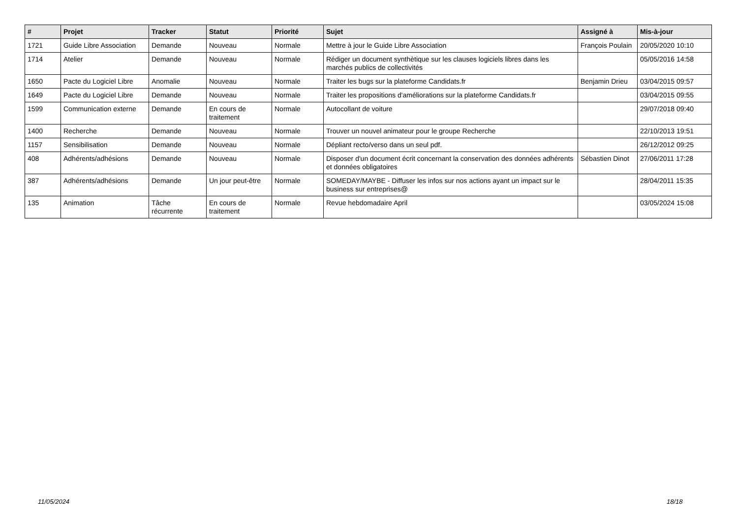| # | Projet | Tracker | Statut | Priorité | Sujet | Assigné à | Mis-à-jour |
| --- | --- | --- | --- | --- | --- | --- | --- |
| 1721 | Guide Libre Association | Demande | Nouveau | Normale | Mettre à jour le Guide Libre Association | François Poulain | 20/05/2020 10:10 |
| 1714 | Atelier | Demande | Nouveau | Normale | Rédiger un document synthètique sur les clauses logiciels libres dans les marchés publics de collectivités | | 05/05/2016 14:58 |
| 1650 | Pacte du Logiciel Libre | Anomalie | Nouveau | Normale | Traiter les bugs sur la plateforme Candidats.fr | Benjamin Drieu | 03/04/2015 09:57 |
| 1649 | Pacte du Logiciel Libre | Demande | Nouveau | Normale | Traiter les propositions d'améliorations sur la plateforme Candidats.fr | | 03/04/2015 09:55 |
| 1599 | Communication externe | Demande | En cours de traitement | Normale | Autocollant de voiture | | 29/07/2018 09:40 |
| 1400 | Recherche | Demande | Nouveau | Normale | Trouver un nouvel animateur pour le groupe Recherche | | 22/10/2013 19:51 |
| 1157 | Sensibilisation | Demande | Nouveau | Normale | Dépliant recto/verso dans un seul pdf. | | 26/12/2012 09:25 |
| 408 | Adhérents/adhésions | Demande | Nouveau | Normale | Disposer d'un document écrit concernant la conservation des données adhérents et données obligatoires | Sébastien Dinot | 27/06/2011 17:28 |
| 387 | Adhérents/adhésions | Demande | Un jour peut-être | Normale | SOMEDAY/MAYBE - Diffuser les infos sur nos actions ayant un impact sur le business sur entreprises@ | | 28/04/2011 15:35 |
| 135 | Animation | Tâche récurrente | En cours de traitement | Normale | Revue hebdomadaire April | | 03/05/2024 15:08 |
11/05/2024 18/18